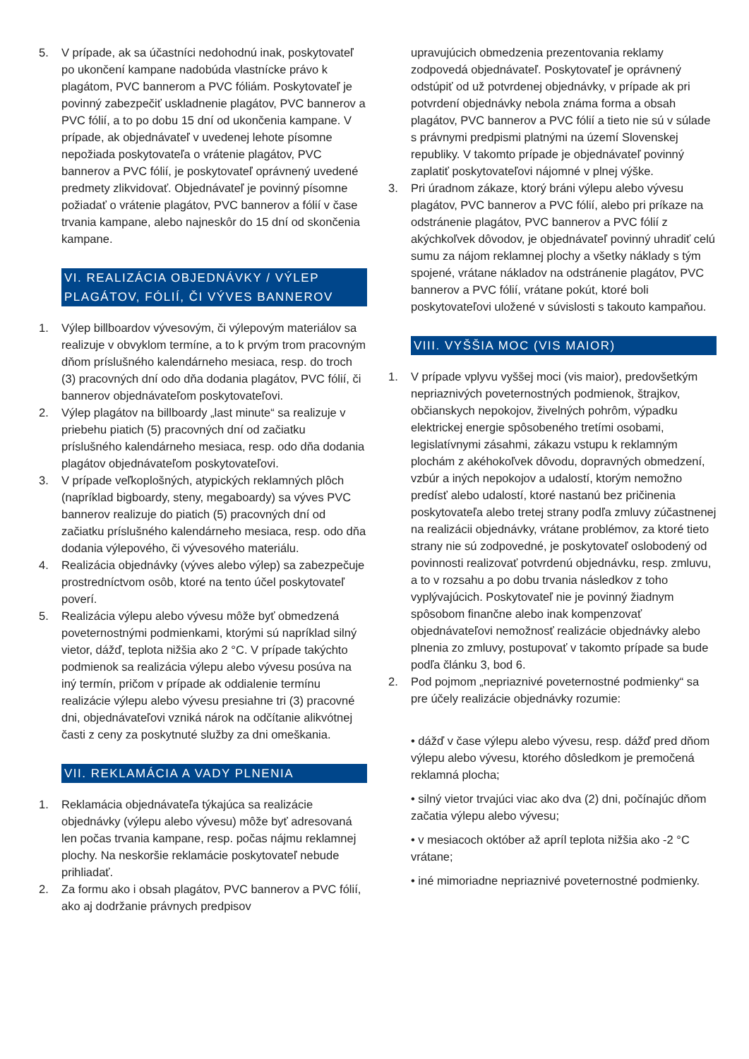5. V prípade, ak sa účastníci nedohodnú inak, poskytovateľ po ukončení kampane nadobúda vlastnícke právo k plagátom, PVC bannerom a PVC fóliám. Poskytovateľ je povinný zabezpečiť uskladnenie plagátov, PVC bannerov a PVC fólií, a to po dobu 15 dní od ukončenia kampane. V prípade, ak objednávateľ v uvedenej lehote písomne nepožiada poskytovateľa o vrátenie plagátov, PVC bannerov a PVC fólií, je poskytovateľ oprávnený uvedené predmety zlikvidovať. Objednávateľ je povinný písomne požiadať o vrátenie plagátov, PVC bannerov a fólií v čase trvania kampane, alebo najneskôr do 15 dní od skončenia kampane.
VI. REALIZÁCIA OBJEDNÁVKY / VÝLEP PLAGÁTOV, FÓLIÍ, ČI VÝVES BANNEROV
1. Výlep billboardov vývesovým, či výlepovým materiálov sa realizuje v obvyklom termíne, a to k prvým trom pracovným dňom príslušného kalendárneho mesiaca, resp. do troch (3) pracovných dní odo dňa dodania plagátov, PVC fólií, či bannerov objednávateľom poskytovateľovi.
2. Výlep plagátov na billboardy „last minute“ sa realizuje v priebehu piatich (5) pracovných dní od začiatku príslušného kalendárneho mesiaca, resp. odo dňa dodania plagátov objednávateľom poskytovateľovi.
3. V prípade veľkoplošných, atypických reklamných plôch (napríklad bigboardy, steny, megaboardy) sa výves PVC bannerov realizuje do piatich (5) pracovných dní od začiatku príslušného kalendárneho mesiaca, resp. odo dňa dodania výlepového, či vývesového materiálu.
4. Realizácia objednávky (výves alebo výlep) sa zabezpečuje prostredníctvom osôb, ktoré na tento účel poskytovateľ poverí.
5. Realizácia výlepu alebo vývesu môže byť obmedzená poveternostnými podmienkami, ktorými sú napríklad silný vietor, dážď, teplota nižšia ako 2 °C. V prípade takýchto podmienok sa realizácia výlepu alebo vývesu posúva na iný termín, pričom v prípade ak oddialenie termínu realizácie výlepu alebo vývesu presiahne tri (3) pracovné dni, objednávateľovi vzniká nárok na odčítanie alikvótnej časti z ceny za poskytnuté služby za dni omeškania.
VII. REKLAMÁCIA A VADY PLNENIA
1. Reklamácia objednávateľa týkajúca sa realizácie objednávky (výlepu alebo vývesu) môže byť adresovaná len počas trvania kampane, resp. počas nájmu reklamnej plochy. Na neskoršie reklamácie poskytovateľ nebude prihliadať.
2. Za formu ako i obsah plagátov, PVC bannerov a PVC fólií, ako aj dodržanie právnych predpisov
upravujúcich obmedzenia prezentovania reklamy zodpovedá objednávateľ. Poskytovateľ je oprávnený odstúpiť od už potvrdenej objednávky, v prípade ak pri potvrdení objednávky nebola známa forma a obsah plagátov, PVC bannerov a PVC fólií a tieto nie sú v súlade s právnymi predpismi platnými na území Slovenskej republiky. V takomto prípade je objednávateľ povinný zaplatiť poskytovateľovi nájomné v plnej výške.
3. Pri úradnom zákaze, ktorý bráni výlepu alebo vývesu plagátov, PVC bannerov a PVC fólií, alebo pri príkaze na odstránenie plagátov, PVC bannerov a PVC fólií z akýchkoľvek dôvodov, je objednávateľ povinný uhradiť celú sumu za nájom reklamnej plochy a všetky náklady s tým spojené, vrátane nákladov na odstránenie plagátov, PVC bannerov a PVC fólií, vrátane pokút, ktoré boli poskytovateľovi uložené v súvislosti s takouto kampaňou.
VIII. VYŠŠIA MOC (VIS MAIOR)
1. V prípade vplyvu vyššej moci (vis maior), predovšetkým nepriaznivých poveternostných podmienok, štrajkov, občianskych nepokojov, živelných pohrôm, výpadku elektrickej energie spôsobeného tretími osobami, legislatívnymi zásahmi, zákazu vstupu k reklamným plochám z akéhokoľvek dôvodu, dopravných obmedzení, vzbúr a iných nepokojov a udalostí, ktorým nemožno predísť alebo udalostí, ktoré nastanú bez pričinenia poskytovateľa alebo tretej strany podľa zmluvy zúčastnenej na realizácii objednávky, vrátane problémov, za ktoré tieto strany nie sú zodpovedné, je poskytovateľ oslobodený od povinnosti realizovať potvrdenú objednávku, resp. zmluvu, a to v rozsahu a po dobu trvania následkov z toho vyplývajúcich. Poskytovateľ nie je povinný žiadnym spôsobom finančne alebo inak kompenzovať objednávateľovi nemožnosť realizácie objednávky alebo plnenia zo zmluvy, postupovať v takomto prípade sa bude podľa článku 3, bod 6.
2. Pod pojmom „nepriaznivé poveternostné podmienky“ sa pre účely realizácie objednávky rozumie:
• dážď v čase výlepu alebo vývesu, resp. dážď pred dňom výlepu alebo vývesu, ktorého dôsledkom je premočená reklamná plocha;
• silný vietor trvajúci viac ako dva (2) dni, počínajúc dňom začatia výlepu alebo vývesu;
• v mesiacoch október až apríl teplota nižšia ako -2 °C vrátane;
• iné mimoriadne nepriaznivé poveternostné podmienky.